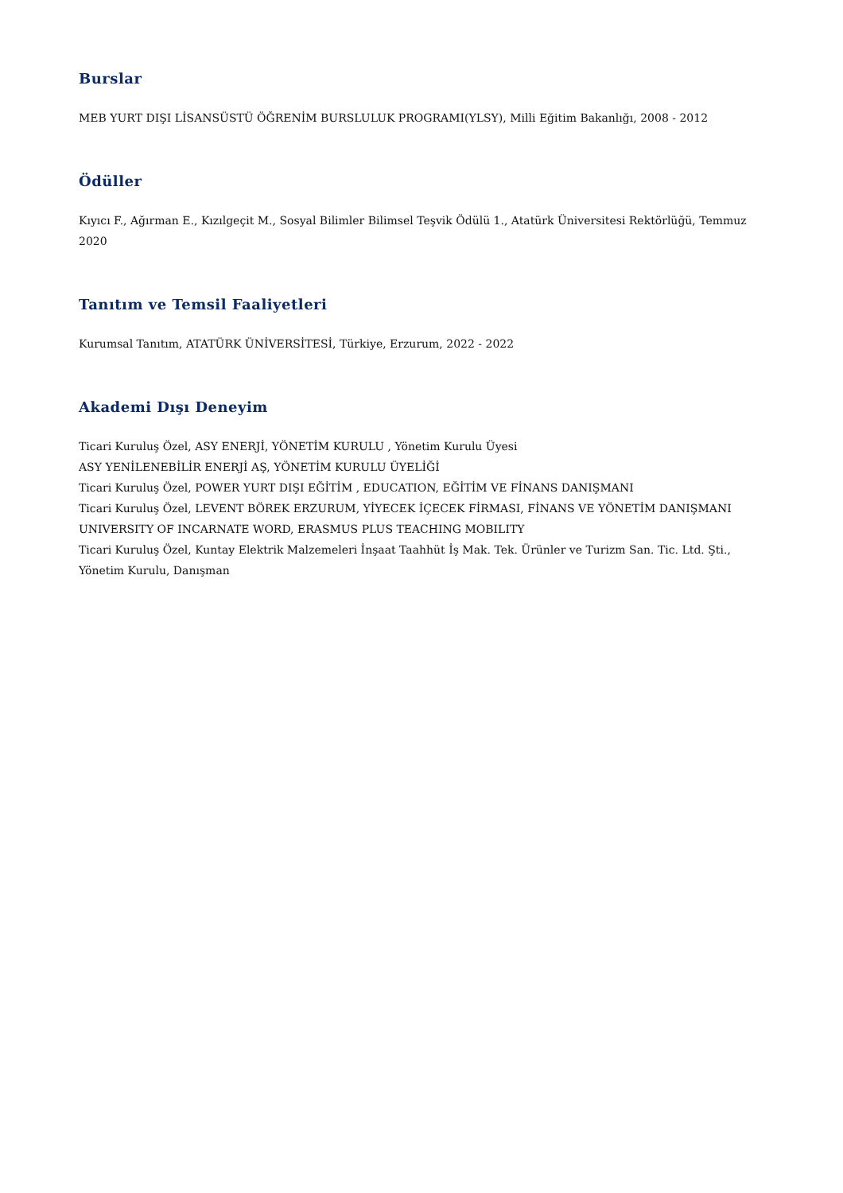Burslar
MEB YURT DIŞI LİSANSÜSTÜ ÖĞRENİM BURSLULUK PROGRAMI(YLSY), Milli Eğitim Bakanlığı, 2008 - 2012
Ödüller
Kıyıcı F., Ağırman E., Kızılgeçit M., Sosyal Bilimler Bilimsel Teşvik Ödülü 1., Atatürk Üniversitesi Rektörlüğü, Temmuz 2020
Tanıtım ve Temsil Faaliyetleri
Kurumsal Tanıtım, ATATÜRK ÜNİVERSİTESİ, Türkiye, Erzurum, 2022 - 2022
Akademi Dışı Deneyim
Ticari Kuruluş Özel, ASY ENERJİ, YÖNETİM KURULU , Yönetim Kurulu Üyesi
ASY YENİLENEBİLİR ENERJİ AŞ, YÖNETİM KURULU ÜYELİĞİ
Ticari Kuruluş Özel, POWER YURT DIŞI EĞİTİM , EDUCATION, EĞİTİM VE FİNANS DANIŞMANI
Ticari Kuruluş Özel, LEVENT BÖREK ERZURUM, YİYECEK İÇECEK FİRMASI, FİNANS VE YÖNETİM DANIŞMANI
UNIVERSITY OF INCARNATE WORD, ERASMUS PLUS TEACHING MOBILITY
Ticari Kuruluş Özel, Kuntay Elektrik Malzemeleri İnşaat Taahhüt İş Mak. Tek. Ürünler ve Turizm San. Tic. Ltd. Şti., Yönetim Kurulu, Danışman